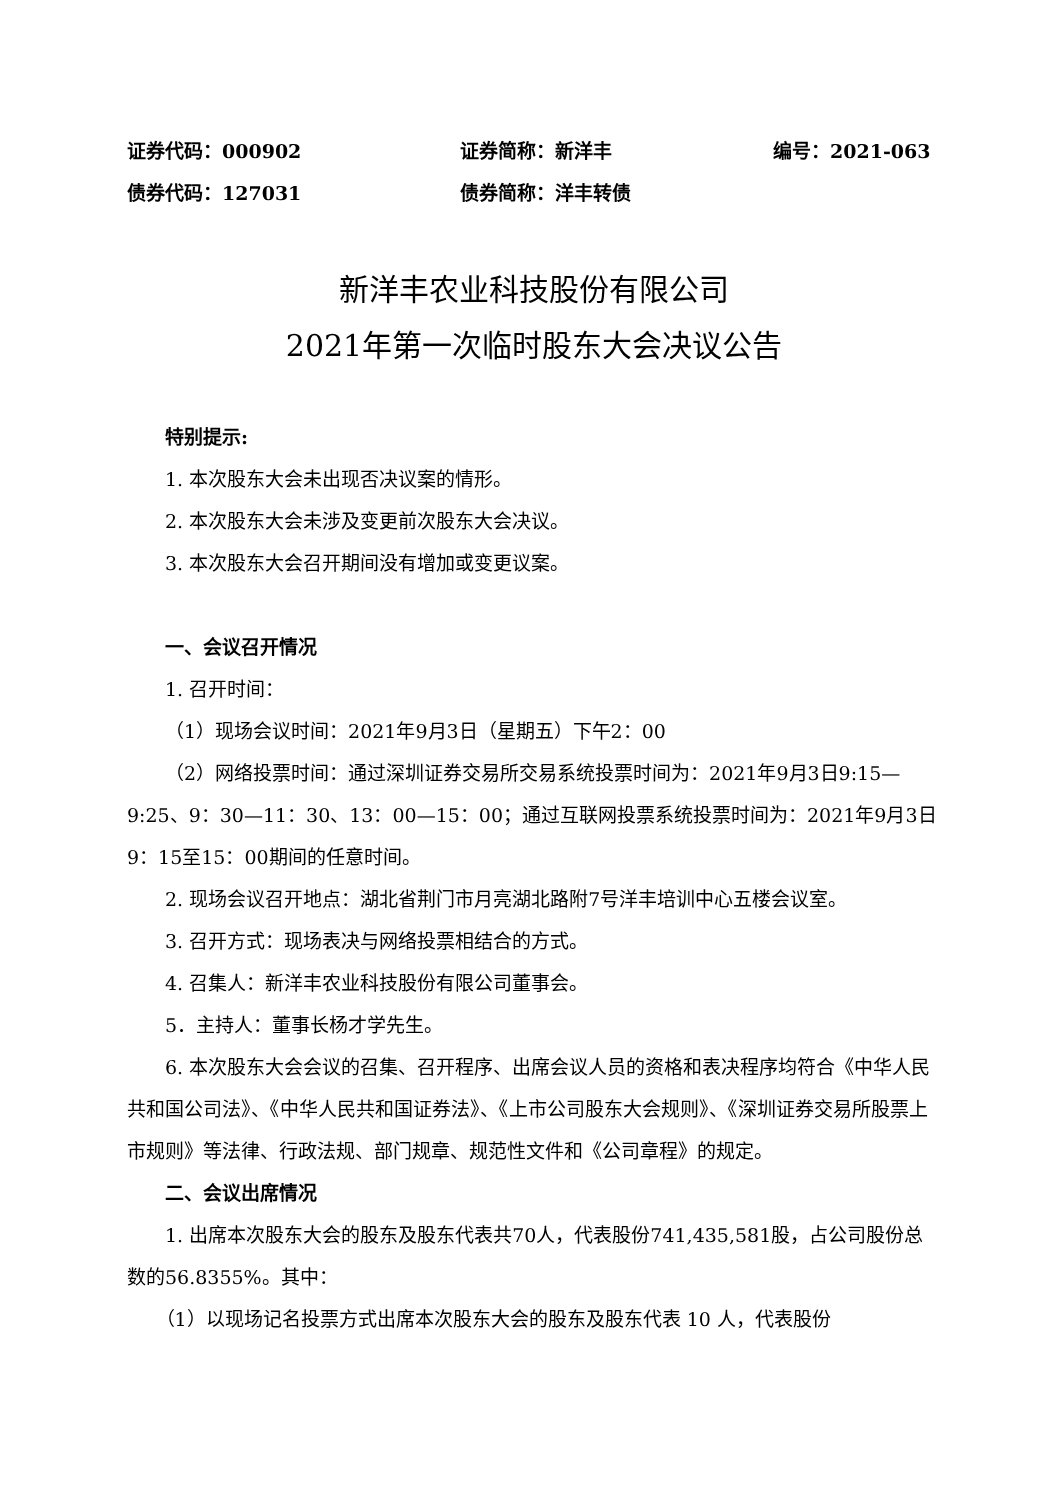证券代码：000902 证券简称：新洋丰 编号：2021-063
债券代码：127031 债券简称：洋丰转债
新洋丰农业科技股份有限公司
2021年第一次临时股东大会决议公告
特别提示:
1. 本次股东大会未出现否决议案的情形。
2. 本次股东大会未涉及变更前次股东大会决议。
3. 本次股东大会召开期间没有增加或变更议案。
一、会议召开情况
1. 召开时间：
（1）现场会议时间：2021年9月3日（星期五）下午2：00
（2）网络投票时间：通过深圳证券交易所交易系统投票时间为：2021年9月3日9:15—9:25、9：30—11：30、13：00—15：00；通过互联网投票系统投票时间为：2021年9月3日9：15至15：00期间的任意时间。
2. 现场会议召开地点：湖北省荆门市月亮湖北路附7号洋丰培训中心五楼会议室。
3. 召开方式：现场表决与网络投票相结合的方式。
4. 召集人：新洋丰农业科技股份有限公司董事会。
5．主持人：董事长杨才学先生。
6. 本次股东大会会议的召集、召开程序、出席会议人员的资格和表决程序均符合《中华人民共和国公司法》、《中华人民共和国证券法》、《上市公司股东大会规则》、《深圳证券交易所股票上市规则》等法律、行政法规、部门规章、规范性文件和《公司章程》的规定。
二、会议出席情况
1. 出席本次股东大会的股东及股东代表共70人，代表股份741,435,581股，占公司股份总数的56.8355%。其中：
（1）以现场记名投票方式出席本次股东大会的股东及股东代表 10 人，代表股份